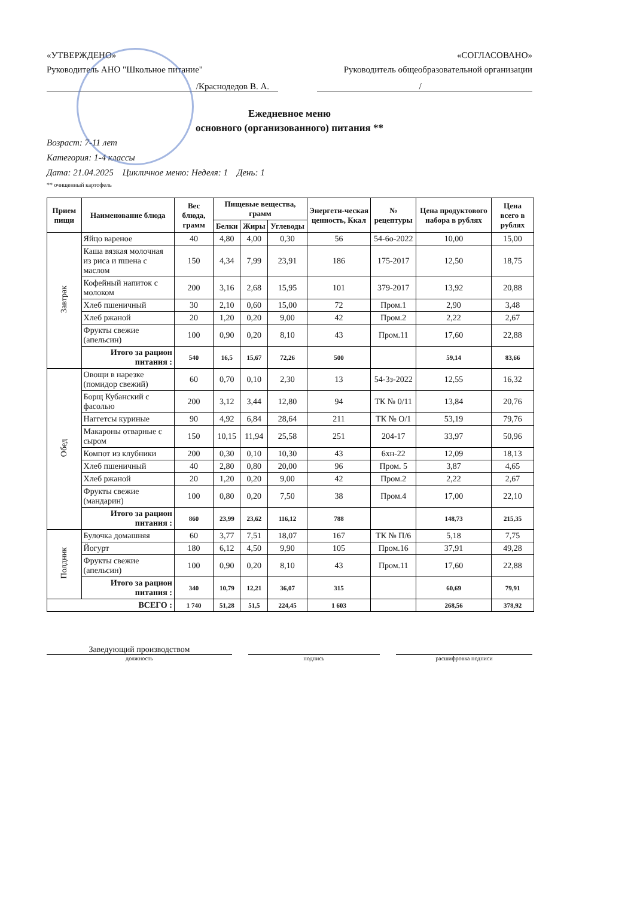«УТВЕРЖДЕНО» «СОГЛАСОВАНО»
Руководитель АНО "Школьное питание" Руководитель общеобразовательной организации
/Краснодедов В. А. /
Ежедневное меню
основного (организованного) питания **
Возраст: 7-11 лет
Категория: 1-4 классы
Дата: 21.04.2025 Цикличное меню: Неделя: 1 День: 1
** очищенный картофель
| Прием пищи | Наименование блюда | Вес блюда, грамм | Пищевые вещества, грамм | | | Энергети-ческая ценность, Ккал | № рецептуры | Цена продуктового набора в рублях | Цена всего в рублях |
| --- | --- | --- | --- | --- | --- | --- | --- | --- | --- |
| | | | Белки | Жиры | Углеводы | | | | |
| Завтрак | Яйцо вареное | 40 | 4,80 | 4,00 | 0,30 | 56 | 54-6о-2022 | 10,00 | 15,00 |
| | Каша вязкая молочная из риса и пшена с маслом | 150 | 4,34 | 7,99 | 23,91 | 186 | 175-2017 | 12,50 | 18,75 |
| | Кофейный напиток с молоком | 200 | 3,16 | 2,68 | 15,95 | 101 | 379-2017 | 13,92 | 20,88 |
| | Хлеб пшеничный | 30 | 2,10 | 0,60 | 15,00 | 72 | Пром.1 | 2,90 | 3,48 |
| | Хлеб ржаной | 20 | 1,20 | 0,20 | 9,00 | 42 | Пром.2 | 2,22 | 2,67 |
| | Фрукты свежие (апельсин) | 100 | 0,90 | 0,20 | 8,10 | 43 | Пром.11 | 17,60 | 22,88 |
| | Итого за рацион питания : | 540 | 16,5 | 15,67 | 72,26 | 500 | | 59,14 | 83,66 |
| Обед | Овощи в нарезке (помидор свежий) | 60 | 0,70 | 0,10 | 2,30 | 13 | 54-3з-2022 | 12,55 | 16,32 |
| | Борщ Кубанский с фасолью | 200 | 3,12 | 3,44 | 12,80 | 94 | ТК № 0/11 | 13,84 | 20,76 |
| | Наггетсы куриные | 90 | 4,92 | 6,84 | 28,64 | 211 | ТК № О/1 | 53,19 | 79,76 |
| | Макароны отварные с сыром | 150 | 10,15 | 11,94 | 25,58 | 251 | 204-17 | 33,97 | 50,96 |
| | Компот из клубники | 200 | 0,30 | 0,10 | 10,30 | 43 | 6хн-22 | 12,09 | 18,13 |
| | Хлеб пшеничный | 40 | 2,80 | 0,80 | 20,00 | 96 | Пром. 5 | 3,87 | 4,65 |
| | Хлеб ржаной | 20 | 1,20 | 0,20 | 9,00 | 42 | Пром.2 | 2,22 | 2,67 |
| | Фрукты свежие (мандарин) | 100 | 0,80 | 0,20 | 7,50 | 38 | Пром.4 | 17,00 | 22,10 |
| | Итого за рацион питания : | 860 | 23,99 | 23,62 | 116,12 | 788 | | 148,73 | 215,35 |
| Полдник | Булочка домашняя | 60 | 3,77 | 7,51 | 18,07 | 167 | ТК № П/6 | 5,18 | 7,75 |
| | Йогурт | 180 | 6,12 | 4,50 | 9,90 | 105 | Пром.16 | 37,91 | 49,28 |
| | Фрукты свежие (апельсин) | 100 | 0,90 | 0,20 | 8,10 | 43 | Пром.11 | 17,60 | 22,88 |
| | Итого за рацион питания : | 340 | 10,79 | 12,21 | 36,07 | 315 | | 60,69 | 79,91 |
| ВСЕГО : | | 1 740 | 51,28 | 51,5 | 224,45 | 1 603 | | 268,56 | 378,92 |
Заведующий производством
должность подпись расшифровка подписи